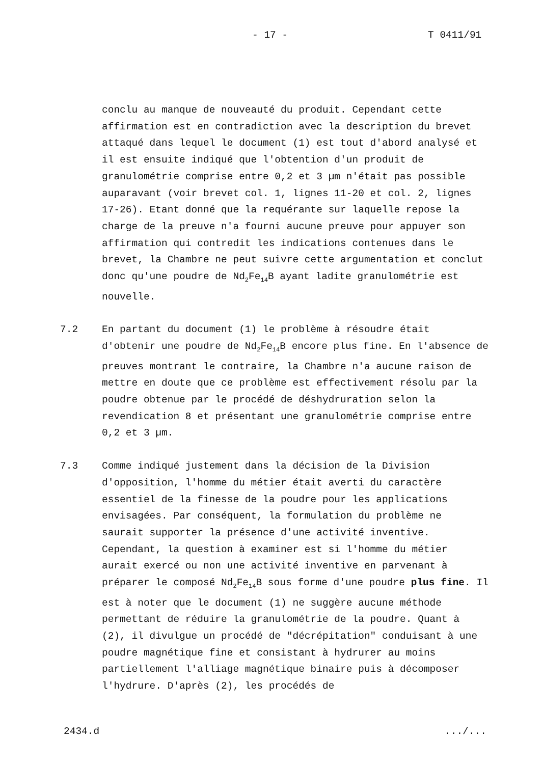- 17 - T 0411/91
conclu au manque de nouveauté du produit. Cependant cette affirmation est en contradiction avec la description du brevet attaqué dans lequel le document (1) est tout d'abord analysé et il est ensuite indiqué que l'obtention d'un produit de granulométrie comprise entre 0,2 et 3 µm n'était pas possible auparavant (voir brevet col. 1, lignes 11-20 et col. 2, lignes 17-26). Etant donné que la requérante sur laquelle repose la charge de la preuve n'a fourni aucune preuve pour appuyer son affirmation qui contredit les indications contenues dans le brevet, la Chambre ne peut suivre cette argumentation et conclut donc qu'une poudre de Nd<sub>2</sub>Fe<sub>14</sub>B ayant ladite granulométrie est nouvelle.
7.2 En partant du document (1) le problème à résoudre était d'obtenir une poudre de Nd<sub>2</sub>Fe<sub>14</sub>B encore plus fine. En l'absence de preuves montrant le contraire, la Chambre n'a aucune raison de mettre en doute que ce problème est effectivement résolu par la poudre obtenue par le procédé de déshydruration selon la revendication 8 et présentant une granulométrie comprise entre 0,2 et 3 µm.
7.3 Comme indiqué justement dans la décision de la Division d'opposition, l'homme du métier était averti du caractère essentiel de la finesse de la poudre pour les applications envisagées. Par conséquent, la formulation du problème ne saurait supporter la présence d'une activité inventive. Cependant, la question à examiner est si l'homme du métier aurait exercé ou non une activité inventive en parvenant à préparer le composé Nd<sub>2</sub>Fe<sub>14</sub>B sous forme d'une poudre plus fine. Il est à noter que le document (1) ne suggère aucune méthode permettant de réduire la granulométrie de la poudre. Quant à (2), il divulgue un procédé de "décrépitation" conduisant à une poudre magnétique fine et consistant à hydrurer au moins partiellement l'alliage magnétique binaire puis à décomposer l'hydrure. D'après (2), les procédés de
2434.d.../...